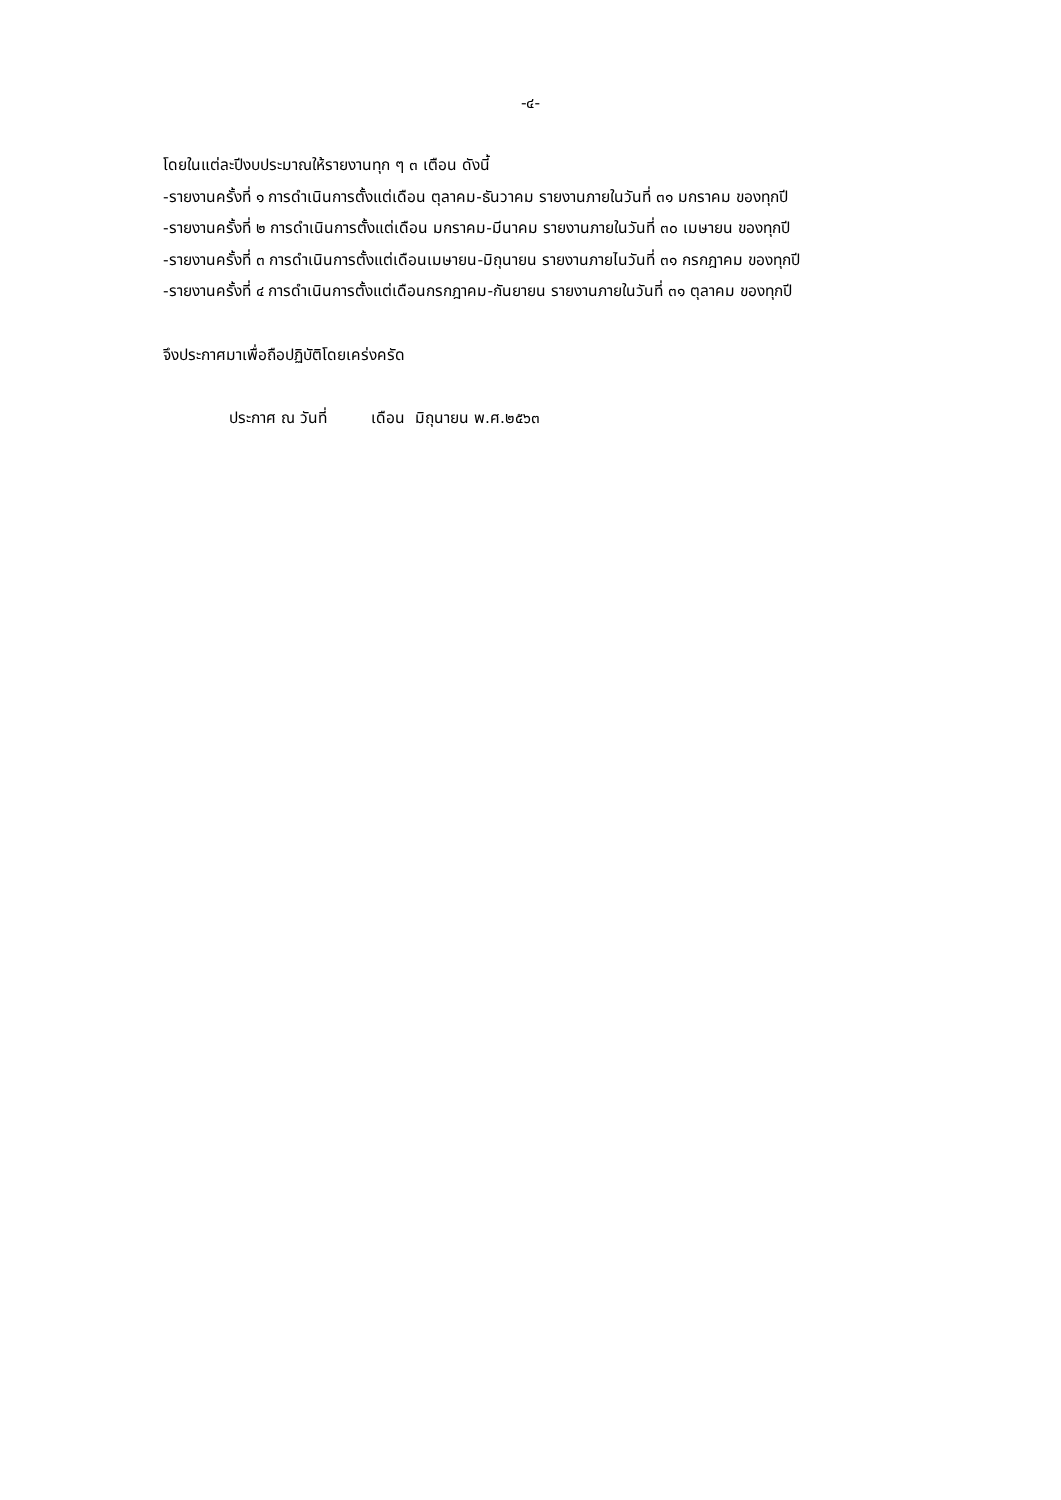-๔-
โดยในแต่ละปีงบประมาณให้รายงานทุก ๆ ๓ เตือน ดังนี้
-รายงานครั้งที่ ๑ การดำเนินการตั้งแต่เดือน ตุลาคม-ธันวาคม รายงานภายในวันที่ ๓๑ มกราคม ของทุกปี
-รายงานครั้งที่ ๒ การดำเนินการตั้งแต่เดือน มกราคม-มีนาคม รายงานภายในวันที่ ๓๐ เมษายน ของทุกปี
-รายงานครั้งที่ ๓ การดำเนินการตั้งแต่เดือนเมษายน-มิถุนายน รายงานภายไนวันที่ ๓๑ กรกฎาคม ของทุกปี
-รายงานครั้งที่ ๔ การดำเนินการตั้งแต่เดือนกรกฎาคม-กันยายน รายงานภายในวันที่ ๓๑ ตุลาคม ของทุกปี
จึงประกาศมาเพื่อถือปฏิบัติโดยเคร่งครัด
ประกาศ ณ วันที่ เดือน มิถุนายน พ.ศ.๒๕๖๓